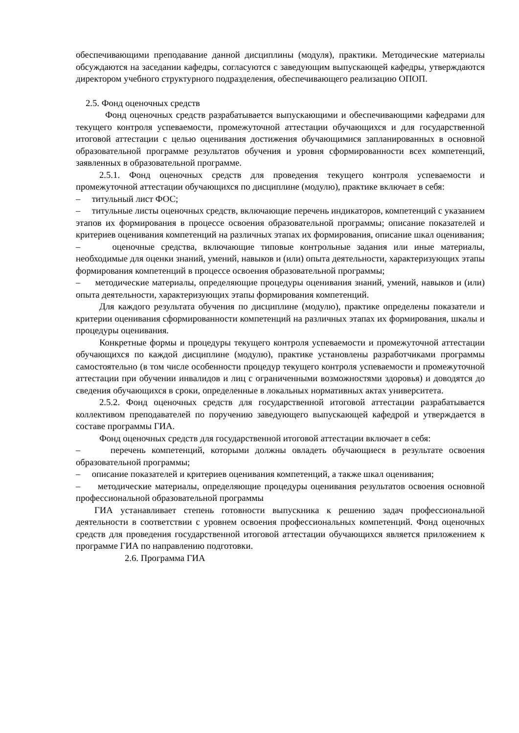обеспечивающими преподавание данной дисциплины (модуля), практики. Методические материалы обсуждаются на заседании кафедры, согласуются с заведующим выпускающей кафедры, утверждаются директором учебного структурного подразделения, обеспечивающего реализацию ОПОП.
2.5. Фонд оценочных средств
Фонд оценочных средств разрабатывается выпускающими и обеспечивающими кафедрами для текущего контроля успеваемости, промежуточной аттестации обучающихся и для государственной итоговой аттестации с целью оценивания достижения обучающимися запланированных в основной образовательной программе результатов обучения и уровня сформированности всех компетенций, заявленных в образовательной программе.
2.5.1. Фонд оценочных средств для проведения текущего контроля успеваемости и промежуточной аттестации обучающихся по дисциплине (модулю), практике включает в себя:
– титульный лист ФОС;
– титульные листы оценочных средств, включающие перечень индикаторов, компетенций с указанием этапов их формирования в процессе освоения образовательной программы; описание показателей и критериев оценивания компетенций на различных этапах их формирования, описание шкал оценивания;
– оценочные средства, включающие типовые контрольные задания или иные материалы, необходимые для оценки знаний, умений, навыков и (или) опыта деятельности, характеризующих этапы формирования компетенций в процессе освоения образовательной программы;
– методические материалы, определяющие процедуры оценивания знаний, умений, навыков и (или) опыта деятельности, характеризующих этапы формирования компетенций.
Для каждого результата обучения по дисциплине (модулю), практике определены показатели и критерии оценивания сформированности компетенций на различных этапах их формирования, шкалы и процедуры оценивания.
Конкретные формы и процедуры текущего контроля успеваемости и промежуточной аттестации обучающихся по каждой дисциплине (модулю), практике установлены разработчиками программы самостоятельно (в том числе особенности процедур текущего контроля успеваемости и промежуточной аттестации при обучении инвалидов и лиц с ограниченными возможностями здоровья) и доводятся до сведения обучающихся в сроки, определенные в локальных нормативных актах университета.
2.5.2. Фонд оценочных средств для государственной итоговой аттестации разрабатывается коллективом преподавателей по поручению заведующего выпускающей кафедрой и утверждается в составе программы ГИА.
Фонд оценочных средств для государственной итоговой аттестации включает в себя:
– перечень компетенций, которыми должны овладеть обучающиеся в результате освоения образовательной программы;
– описание показателей и критериев оценивания компетенций, а также шкал оценивания;
– методические материалы, определяющие процедуры оценивания результатов освоения основной профессиональной образовательной программы
ГИА устанавливает степень готовности выпускника к решению задач профессиональной деятельности в соответствии с уровнем освоения профессиональных компетенций. Фонд оценочных средств для проведения государственной итоговой аттестации обучающихся является приложением к программе ГИА по направлению подготовки.
2.6. Программа ГИА